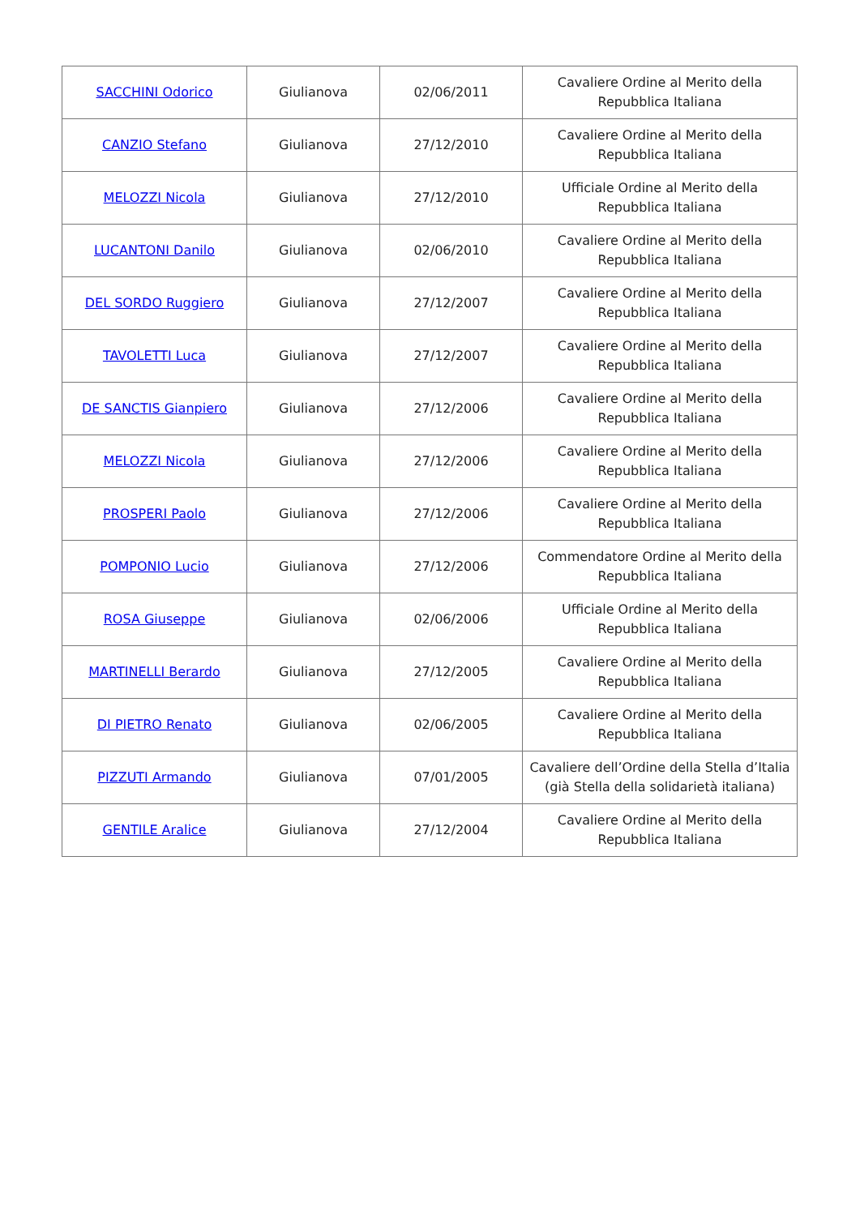| SACCHINI Odorico | Giulianova | 02/06/2011 | Cavaliere Ordine al Merito della Repubblica Italiana |
| CANZIO Stefano | Giulianova | 27/12/2010 | Cavaliere Ordine al Merito della Repubblica Italiana |
| MELOZZI Nicola | Giulianova | 27/12/2010 | Ufficiale Ordine al Merito della Repubblica Italiana |
| LUCANTONI Danilo | Giulianova | 02/06/2010 | Cavaliere Ordine al Merito della Repubblica Italiana |
| DEL SORDO Ruggiero | Giulianova | 27/12/2007 | Cavaliere Ordine al Merito della Repubblica Italiana |
| TAVOLETTI Luca | Giulianova | 27/12/2007 | Cavaliere Ordine al Merito della Repubblica Italiana |
| DE SANCTIS Gianpiero | Giulianova | 27/12/2006 | Cavaliere Ordine al Merito della Repubblica Italiana |
| MELOZZI Nicola | Giulianova | 27/12/2006 | Cavaliere Ordine al Merito della Repubblica Italiana |
| PROSPERI Paolo | Giulianova | 27/12/2006 | Cavaliere Ordine al Merito della Repubblica Italiana |
| POMPONIO Lucio | Giulianova | 27/12/2006 | Commendatore Ordine al Merito della Repubblica Italiana |
| ROSA Giuseppe | Giulianova | 02/06/2006 | Ufficiale Ordine al Merito della Repubblica Italiana |
| MARTINELLI Berardo | Giulianova | 27/12/2005 | Cavaliere Ordine al Merito della Repubblica Italiana |
| DI PIETRO Renato | Giulianova | 02/06/2005 | Cavaliere Ordine al Merito della Repubblica Italiana |
| PIZZUTI Armando | Giulianova | 07/01/2005 | Cavaliere dell’Ordine della Stella d’Italia (già Stella della solidarietà italiana) |
| GENTILE Aralice | Giulianova | 27/12/2004 | Cavaliere Ordine al Merito della Repubblica Italiana |